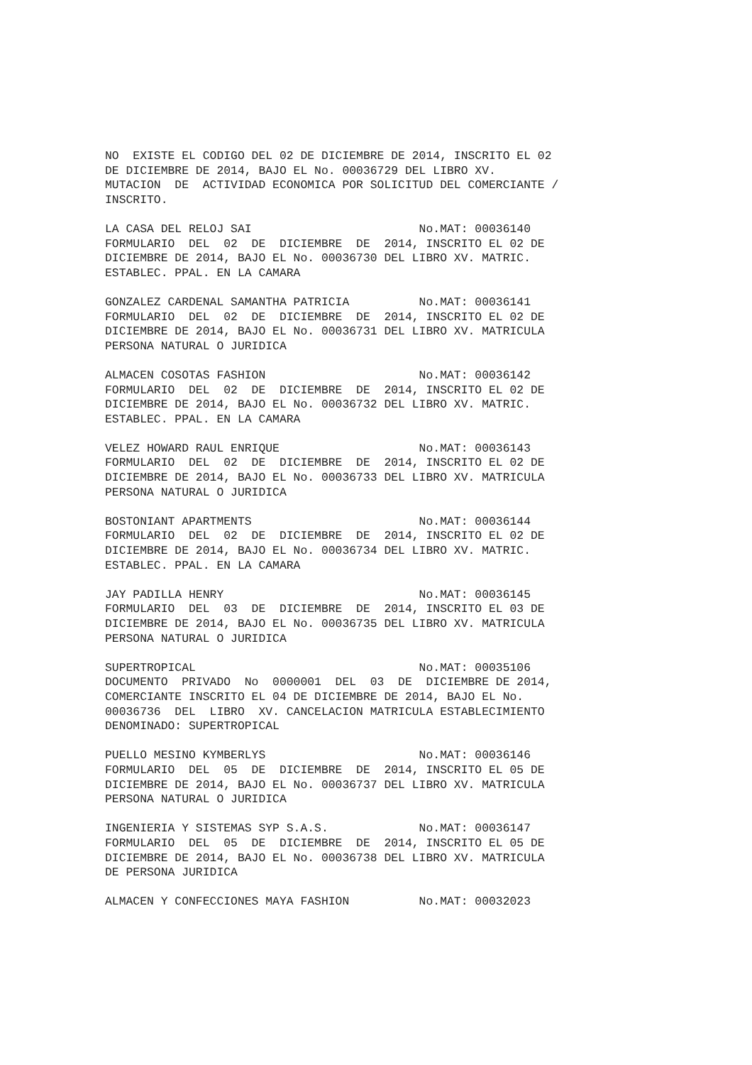NO EXISTE EL CODIGO DEL 02 DE DICIEMBRE DE 2014, INSCRITO EL 02 DE DICIEMBRE DE 2014, BAJO EL No. 00036729 DEL LIBRO XV. MUTACION DE ACTIVIDAD ECONOMICA POR SOLICITUD DEL COMERCIANTE / INSCRITO.
LA CASA DEL RELOJ SAI No.MAT: 00036140 FORMULARIO DEL 02 DE DICIEMBRE DE 2014, INSCRITO EL 02 DE DICIEMBRE DE 2014, BAJO EL No. 00036730 DEL LIBRO XV. MATRIC. ESTABLEC. PPAL. EN LA CAMARA
GONZALEZ CARDENAL SAMANTHA PATRICIA No.MAT: 00036141 FORMULARIO DEL 02 DE DICIEMBRE DE 2014, INSCRITO EL 02 DE DICIEMBRE DE 2014, BAJO EL No. 00036731 DEL LIBRO XV. MATRICULA PERSONA NATURAL O JURIDICA
ALMACEN COSOTAS FASHION No.MAT: 00036142 FORMULARIO DEL 02 DE DICIEMBRE DE 2014, INSCRITO EL 02 DE DICIEMBRE DE 2014, BAJO EL No. 00036732 DEL LIBRO XV. MATRIC. ESTABLEC. PPAL. EN LA CAMARA
VELEZ HOWARD RAUL ENRIQUE No.MAT: 00036143 FORMULARIO DEL 02 DE DICIEMBRE DE 2014, INSCRITO EL 02 DE DICIEMBRE DE 2014, BAJO EL No. 00036733 DEL LIBRO XV. MATRICULA PERSONA NATURAL O JURIDICA
BOSTONIANT APARTMENTS No.MAT: 00036144 FORMULARIO DEL 02 DE DICIEMBRE DE 2014, INSCRITO EL 02 DE DICIEMBRE DE 2014, BAJO EL No. 00036734 DEL LIBRO XV. MATRIC. ESTABLEC. PPAL. EN LA CAMARA
JAY PADILLA HENRY No.MAT: 00036145 FORMULARIO DEL 03 DE DICIEMBRE DE 2014, INSCRITO EL 03 DE DICIEMBRE DE 2014, BAJO EL No. 00036735 DEL LIBRO XV. MATRICULA PERSONA NATURAL O JURIDICA
SUPERTROPICAL No.MAT: 00035106 DOCUMENTO PRIVADO No 0000001 DEL 03 DE DICIEMBRE DE 2014, COMERCIANTE INSCRITO EL 04 DE DICIEMBRE DE 2014, BAJO EL No. 00036736 DEL LIBRO XV. CANCELACION MATRICULA ESTABLECIMIENTO DENOMINADO: SUPERTROPICAL
PUELLO MESINO KYMBERLYS No.MAT: 00036146 FORMULARIO DEL 05 DE DICIEMBRE DE 2014, INSCRITO EL 05 DE DICIEMBRE DE 2014, BAJO EL No. 00036737 DEL LIBRO XV. MATRICULA PERSONA NATURAL O JURIDICA
INGENIERIA Y SISTEMAS SYP S.A.S. No.MAT: 00036147 FORMULARIO DEL 05 DE DICIEMBRE DE 2014, INSCRITO EL 05 DE DICIEMBRE DE 2014, BAJO EL No. 00036738 DEL LIBRO XV. MATRICULA DE PERSONA JURIDICA
ALMACEN Y CONFECCIONES MAYA FASHION No.MAT: 00032023